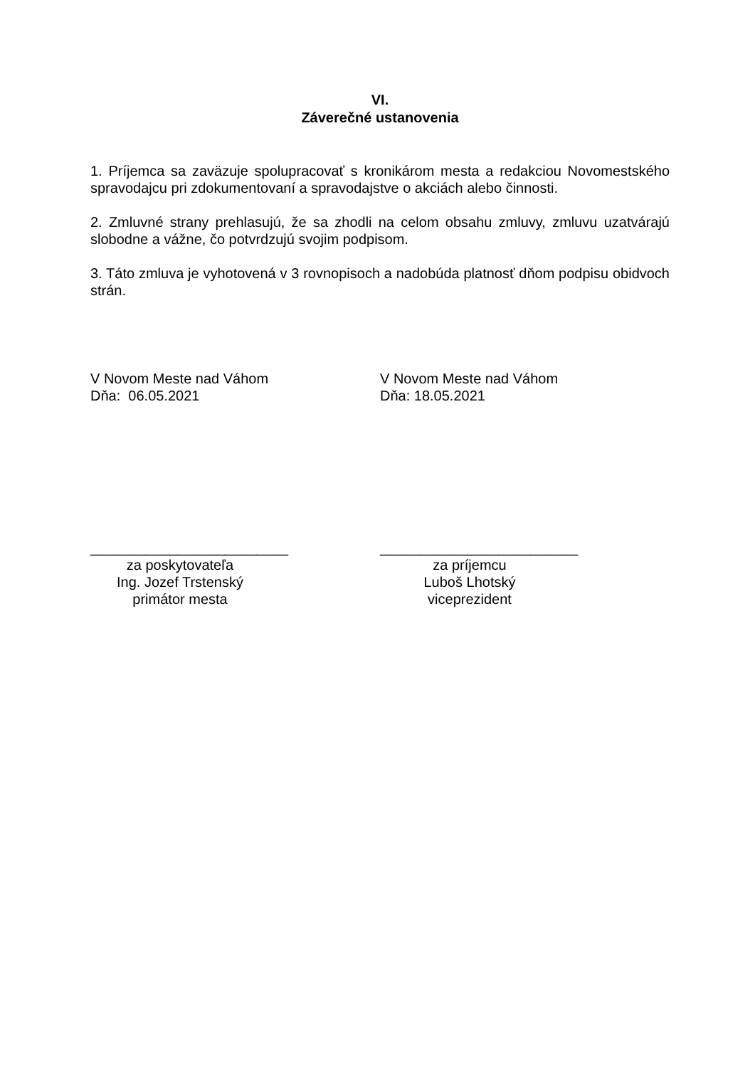VI.
Záverečné ustanovenia
1. Príjemca sa zaväzuje spolupracovať s kronikárom mesta a redakciou Novomestského spravodajcu pri zdokumentovaní a spravodajstve o akciách alebo činnosti.
2. Zmluvné strany prehlasujú, že sa zhodli na celom obsahu zmluvy, zmluvu uzatvárajú slobodne a vážne, čo potvrdzujú svojim podpisom.
3. Táto zmluva je vyhotovená v 3 rovnopisoch a nadobúda platnosť dňom podpisu obidvoch strán.
V Novom Meste nad Váhom
Dňa: 06.05.2021
V Novom Meste nad Váhom
Dňa: 18.05.2021
_________________________
za poskytovateľa
Ing. Jozef Trstenský
primátor mesta
_________________________
za príjemcu
Luboš Lhotský
viceprezident